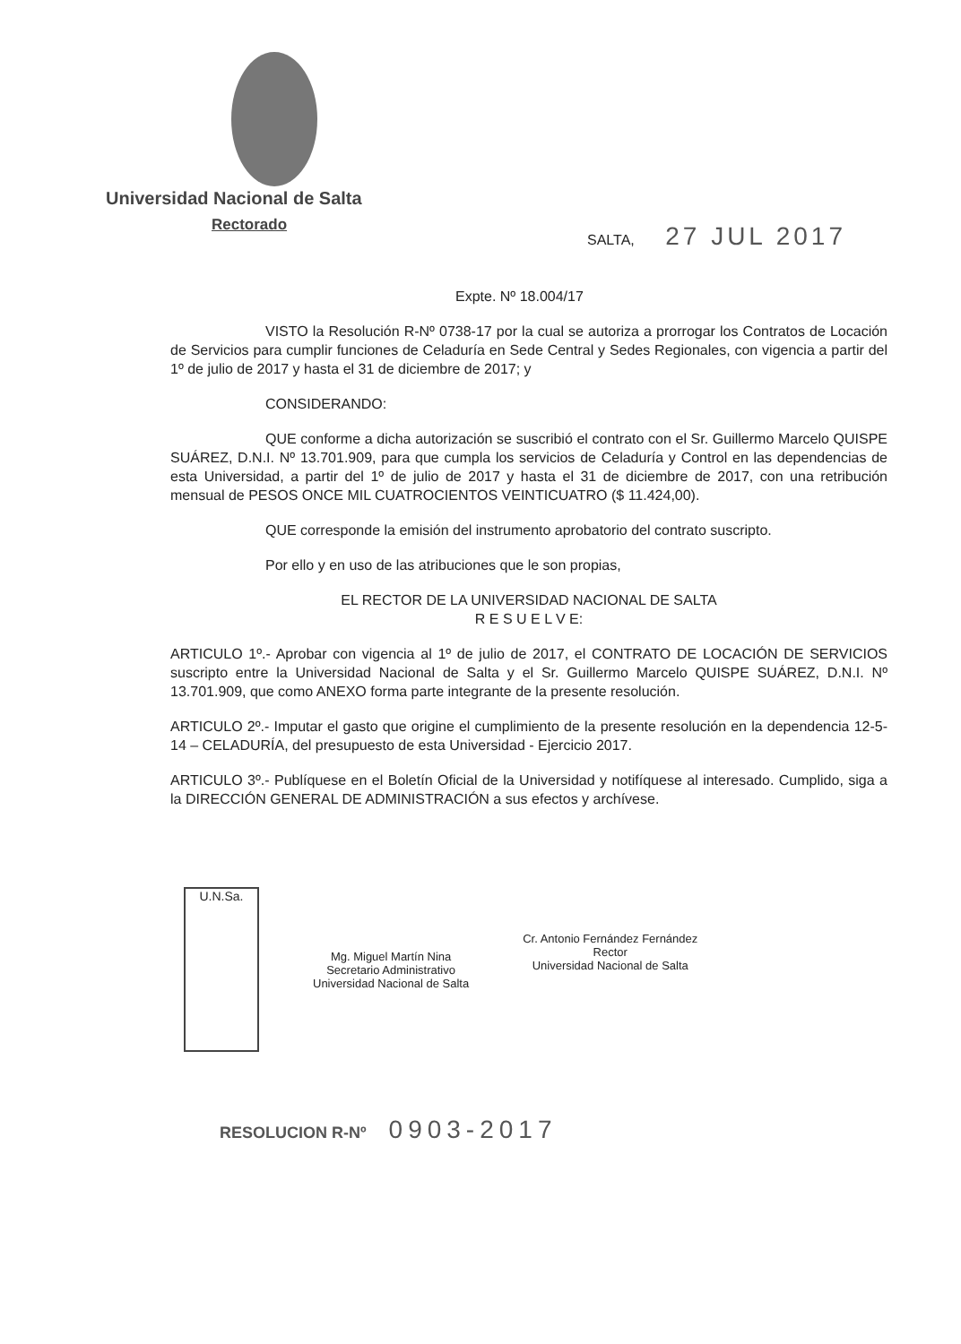Universidad Nacional de Salta
Rectorado
SALTA, 27 JUL 2017
Expte. Nº 18.004/17
VISTO la Resolución R-Nº 0738-17 por la cual se autoriza a prorrogar los Contratos de Locación de Servicios para cumplir funciones de Celaduría en Sede Central y Sedes Regionales, con vigencia a partir del 1º de julio de 2017 y hasta el 31 de diciembre de 2017; y
CONSIDERANDO:
QUE conforme a dicha autorización se suscribió el contrato con el Sr. Guillermo Marcelo QUISPE SUÁREZ, D.N.I. Nº 13.701.909, para que cumpla los servicios de Celaduría y Control en las dependencias de esta Universidad, a partir del 1º de julio de 2017 y hasta el 31 de diciembre de 2017, con una retribución mensual de PESOS ONCE MIL CUATROCIENTOS VEINTICUATRO ($ 11.424,00).
QUE corresponde la emisión del instrumento aprobatorio del contrato suscripto.
Por ello y en uso de las atribuciones que le son propias,
EL RECTOR DE LA UNIVERSIDAD NACIONAL DE SALTA
R E S U E L V E:
ARTICULO 1º.- Aprobar con vigencia al 1º de julio de 2017, el CONTRATO DE LOCACIÓN DE SERVICIOS suscripto entre la Universidad Nacional de Salta y el Sr. Guillermo Marcelo QUISPE SUÁREZ, D.N.I. Nº 13.701.909, que como ANEXO forma parte integrante de la presente resolución.
ARTICULO 2º.- Imputar el gasto que origine el cumplimiento de la presente resolución en la dependencia 12-5-14 – CELADURÍA, del presupuesto de esta Universidad - Ejercicio 2017.
ARTICULO 3º.- Publíquese en el Boletín Oficial de la Universidad y notifíquese al interesado. Cumplido, siga a la DIRECCIÓN GENERAL DE ADMINISTRACIÓN a sus efectos y archívese.
U.N.Sa.
Mg. Miguel Martín Nina
Secretario Administrativo
Universidad Nacional de Salta
Cr. Antonio Fernández Fernández
Rector
Universidad Nacional de Salta
RESOLUCION R-Nº 0903-2017